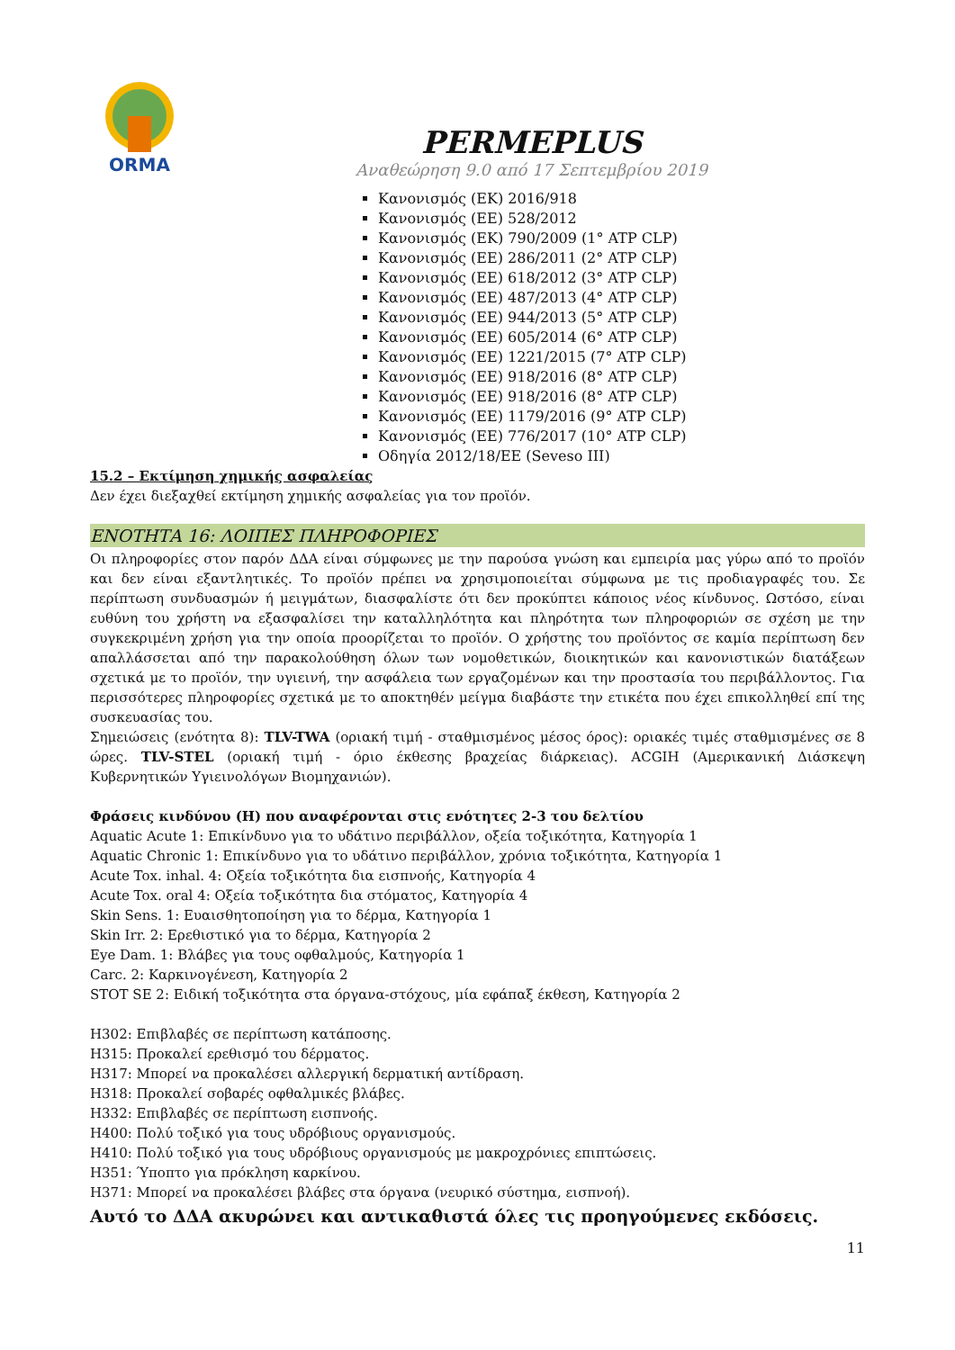ORMA
PERMEPLUS
Αναθεώρηση 9.0 από 17 Σεπτεμβρίου 2019
Κανονισμός (ΕΚ) 2016/918
Κανονισμός (ΕΕ) 528/2012
Κανονισμός (ΕΚ) 790/2009 (1° ATP CLP)
Κανονισμός (ΕΕ) 286/2011 (2° ATP CLP)
Κανονισμός (ΕΕ) 618/2012 (3° ATP CLP)
Κανονισμός (ΕΕ) 487/2013 (4° ATP CLP)
Κανονισμός (ΕΕ) 944/2013 (5° ATP CLP)
Κανονισμός (ΕΕ) 605/2014 (6° ATP CLP)
Κανονισμός (ΕΕ) 1221/2015 (7° ATP CLP)
Κανονισμός (ΕΕ) 918/2016 (8° ATP CLP)
Κανονισμός (ΕΕ) 918/2016 (8° ATP CLP)
Κανονισμός (ΕΕ) 1179/2016 (9° ATP CLP)
Κανονισμός (ΕΕ) 776/2017 (10° ATP CLP)
Οδηγία 2012/18/ΕΕ (Seveso III)
15.2 – Εκτίμηση χημικής ασφαλείας
Δεν έχει διεξαχθεί εκτίμηση χημικής ασφαλείας για τον προϊόν.
ΕΝΟΤΗΤΑ 16: ΛΟΙΠΕΣ ΠΛΗΡΟΦΟΡΙΕΣ
Οι πληροφορίες στον παρόν ΔΔΑ είναι σύμφωνες με την παρούσα γνώση και εμπειρία μας γύρω από το προϊόν και δεν είναι εξαντλητικές. Το προϊόν πρέπει να χρησιμοποιείται σύμφωνα με τις προδιαγραφές του. Σε περίπτωση συνδυασμών ή μειγμάτων, διασφαλίστε ότι δεν προκύπτει κάποιος νέος κίνδυνος. Ωστόσο, είναι ευθύνη του χρήστη να εξασφαλίσει την καταλληλότητα και πληρότητα των πληροφοριών σε σχέση με την συγκεκριμένη χρήση για την οποία προορίζεται το προϊόν. Ο χρήστης του προϊόντος σε καμία περίπτωση δεν απαλλάσσεται από την παρακολούθηση όλων των νομοθετικών, διοικητικών και κανονιστικών διατάξεων σχετικά με το προϊόν, την υγιεινή, την ασφάλεια των εργαζομένων και την προστασία του περιβάλλοντος. Για περισσότερες πληροφορίες σχετικά με το αποκτηθέν μείγμα διαβάστε την ετικέτα που έχει επικολληθεί επί της συσκευασίας του.
Σημειώσεις (ενότητα 8): TLV-TWA (οριακή τιμή - σταθμισμένος μέσος όρος): οριακές τιμές σταθμισμένες σε 8 ώρες. TLV-STEL (οριακή τιμή - όριο έκθεσης βραχείας διάρκειας). ACGIH (Αμερικανική Διάσκεψη Κυβερνητικών Υγιεινολόγων Βιομηχανιών).
Φράσεις κινδύνου (Η) που αναφέρονται στις ενότητες 2-3 του δελτίου
Aquatic Acute 1: Επικίνδυνο για το υδάτινο περιβάλλον, οξεία τοξικότητα, Κατηγορία 1
Aquatic Chronic 1: Επικίνδυνο για το υδάτινο περιβάλλον, χρόνια τοξικότητα, Κατηγορία 1
Acute Tox. inhal. 4: Οξεία τοξικότητα δια εισπνοής, Κατηγορία 4
Acute Tox. oral 4: Οξεία τοξικότητα δια στόματος, Κατηγορία 4
Skin Sens. 1: Ευαισθητοποίηση για το δέρμα, Κατηγορία 1
Skin Irr. 2: Ερεθιστικό για το δέρμα, Κατηγορία 2
Eye Dam. 1: Βλάβες για τους οφθαλμούς, Κατηγορία 1
Carc. 2: Καρκινογένεση, Κατηγορία 2
STOT SE 2: Ειδική τοξικότητα στα όργανα-στόχους, μία εφάπαξ έκθεση, Κατηγορία 2
H302: Επιβλαβές σε περίπτωση κατάποσης.
H315: Προκαλεί ερεθισμό του δέρματος.
H317: Μπορεί να προκαλέσει αλλεργική δερματική αντίδραση.
H318: Προκαλεί σοβαρές οφθαλμικές βλάβες.
H332: Επιβλαβές σε περίπτωση εισπνοής.
H400: Πολύ τοξικό για τους υδρόβιους οργανισμούς.
H410: Πολύ τοξικό για τους υδρόβιους οργανισμούς με μακροχρόνιες επιπτώσεις.
H351: Ύποπτο για πρόκληση καρκίνου.
H371: Μπορεί να προκαλέσει βλάβες στα όργανα (νευρικό σύστημα, εισπνοή).
Αυτό το ΔΔΑ ακυρώνει και αντικαθιστά όλες τις προηγούμενες εκδόσεις.
11